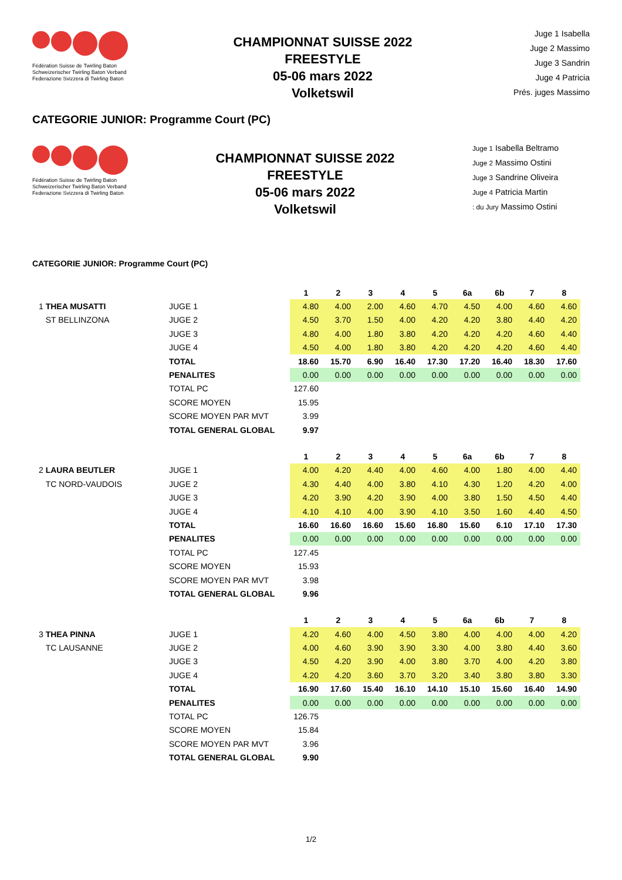Fédération Suisse de Twirling Baton
Schweizerischer Twirling Baton Verband
Federazione Svizzera di Twirling Baton
CHAMPIONNAT SUISSE 2022
FREESTYLE
05-06 mars 2022
Volketswil
Juge 1 Isabella
Juge 2 Massimo
Juge 3 Sandrin
Juge 4 Patricia
Prés. juges Massimo
CATEGORIE JUNIOR: Programme Court (PC)
Fédération Suisse de Twirling Baton
Schweizerischer Twirling Baton Verband
Federazione Svizzera di Twirling Baton
CHAMPIONNAT SUISSE 2022
FREESTYLE
05-06 mars 2022
Volketswil
Juge 1 Isabella Beltramo
Juge 2 Massimo Ostini
Juge 3 Sandrine Oliveira
Juge 4 Patricia Martin
: du Jury Massimo Ostini
CATEGORIE JUNIOR: Programme Court (PC)
| | | 1 | 2 | 3 | 4 | 5 | 6a | 6b | 7 | 8 |
| 1 THEA MUSATTI | JUGE 1 | 4.80 | 4.00 | 2.00 | 4.60 | 4.70 | 4.50 | 4.00 | 4.60 | 4.60 |
| ST BELLINZONA | JUGE 2 | 4.50 | 3.70 | 1.50 | 4.00 | 4.20 | 4.20 | 3.80 | 4.40 | 4.20 |
| | JUGE 3 | 4.80 | 4.00 | 1.80 | 3.80 | 4.20 | 4.20 | 4.20 | 4.60 | 4.40 |
| | JUGE 4 | 4.50 | 4.00 | 1.80 | 3.80 | 4.20 | 4.20 | 4.20 | 4.60 | 4.40 |
| | TOTAL | 18.60 | 15.70 | 6.90 | 16.40 | 17.30 | 17.20 | 16.40 | 18.30 | 17.60 |
| | PENALITES | 0.00 | 0.00 | 0.00 | 0.00 | 0.00 | 0.00 | 0.00 | 0.00 | 0.00 |
| | TOTAL PC | 127.60 | | | | | | | | |
| | SCORE MOYEN | 15.95 | | | | | | | | |
| | SCORE MOYEN PAR MVT | 3.99 | | | | | | | | |
| | TOTAL GENERAL GLOBAL | 9.97 | | | | | | | | |
| | | 1 | 2 | 3 | 4 | 5 | 6a | 6b | 7 | 8 |
| 2 LAURA BEUTLER | JUGE 1 | 4.00 | 4.20 | 4.40 | 4.00 | 4.60 | 4.00 | 1.80 | 4.00 | 4.40 |
| TC NORD-VAUDOIS | JUGE 2 | 4.30 | 4.40 | 4.00 | 3.80 | 4.10 | 4.30 | 1.20 | 4.20 | 4.00 |
| | JUGE 3 | 4.20 | 3.90 | 4.20 | 3.90 | 4.00 | 3.80 | 1.50 | 4.50 | 4.40 |
| | JUGE 4 | 4.10 | 4.10 | 4.00 | 3.90 | 4.10 | 3.50 | 1.60 | 4.40 | 4.50 |
| | TOTAL | 16.60 | 16.60 | 16.60 | 15.60 | 16.80 | 15.60 | 6.10 | 17.10 | 17.30 |
| | PENALITES | 0.00 | 0.00 | 0.00 | 0.00 | 0.00 | 0.00 | 0.00 | 0.00 | 0.00 |
| | TOTAL PC | 127.45 | | | | | | | | |
| | SCORE MOYEN | 15.93 | | | | | | | | |
| | SCORE MOYEN PAR MVT | 3.98 | | | | | | | | |
| | TOTAL GENERAL GLOBAL | 9.96 | | | | | | | | |
| | | 1 | 2 | 3 | 4 | 5 | 6a | 6b | 7 | 8 |
| 3 THEA PINNA | JUGE 1 | 4.20 | 4.60 | 4.00 | 4.50 | 3.80 | 4.00 | 4.00 | 4.00 | 4.20 |
| TC LAUSANNE | JUGE 2 | 4.00 | 4.60 | 3.90 | 3.90 | 3.30 | 4.00 | 3.80 | 4.40 | 3.60 |
| | JUGE 3 | 4.50 | 4.20 | 3.90 | 4.00 | 3.80 | 3.70 | 4.00 | 4.20 | 3.80 |
| | JUGE 4 | 4.20 | 4.20 | 3.60 | 3.70 | 3.20 | 3.40 | 3.80 | 3.80 | 3.30 |
| | TOTAL | 16.90 | 17.60 | 15.40 | 16.10 | 14.10 | 15.10 | 15.60 | 16.40 | 14.90 |
| | PENALITES | 0.00 | 0.00 | 0.00 | 0.00 | 0.00 | 0.00 | 0.00 | 0.00 | 0.00 |
| | TOTAL PC | 126.75 | | | | | | | | |
| | SCORE MOYEN | 15.84 | | | | | | | | |
| | SCORE MOYEN PAR MVT | 3.96 | | | | | | | | |
| | TOTAL GENERAL GLOBAL | 9.90 | | | | | | | | |
1/2